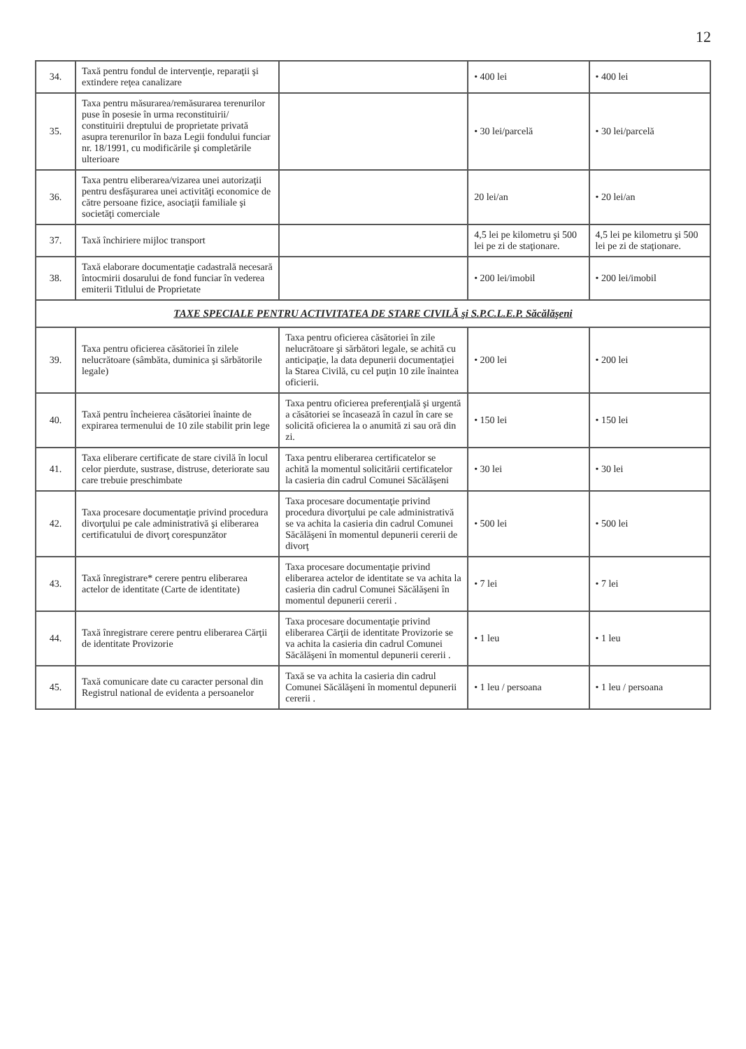12
| 34. | Taxă pentru fondul de intervenţie, reparaţii şi extindere reţea canalizare | | • 400 lei | • 400 lei |
| 35. | Taxa pentru măsurarea/remăsurarea terenurilor puse în posesie în urma reconstituirii/ constituirii dreptului de proprietate privată asupra terenurilor în baza Legii fondului funciar nr. 18/1991, cu modificările şi completările ulterioare | | • 30 lei/parcelă | • 30 lei/parcelă |
| 36. | Taxa pentru eliberarea/vizarea unei autorizaţii pentru desfăşurarea unei activităţi economice de către persoane fizice, asociaţii familiale şi societăţi comerciale | | 20 lei/an | • 20 lei/an |
| 37. | Taxă închiriere mijloc transport | | 4,5 lei pe kilometru şi 500 lei pe zi de staţionare. | 4,5 lei pe kilometru şi 500 lei pe zi de staţionare. |
| 38. | Taxă elaborare documentaţie cadastrală necesară întocmirii dosarului de fond funciar în vederea emiterii Titlului de Proprietate | | • 200 lei/imobil | • 200 lei/imobil |
| TAXE SPECIALE PENTRU ACTIVITATEA DE STARE CIVILĂ şi S.P.C.L.E.P. Săcălăşeni | | | | |
| 39. | Taxa pentru oficierea căsătoriei în zilele nelucrătoare (sâmbăta, duminica şi sărbătorile legale) | Taxa pentru oficierea căsătoriei în zile nelucrătoare şi sărbători legale, se achită cu anticipaţie, la data depunerii documentaţiei la Starea Civilă, cu cel puţin 10 zile înaintea oficierii. | • 200 lei | • 200 lei |
| 40. | Taxă pentru încheierea căsătoriei înainte de expirarea termenului de 10 zile stabilit prin lege | Taxa pentru oficierea preferenţială şi urgentă a căsătoriei se încasează în cazul în care se solicită oficierea la o anumită zi sau oră din zi. | • 150 lei | • 150 lei |
| 41. | Taxa eliberare certificate de stare civilă în locul celor pierdute, sustrase, distruse, deteriorate sau care trebuie preschimbate | Taxa pentru eliberarea certificatelor se achită la momentul solicitării certificatelor la casieria din cadrul Comunei Săcălăşeni | • 30 lei | • 30 lei |
| 42. | Taxa procesare documentaţie privind procedura divorţului pe cale administrativă şi eliberarea certificatului de divorţ corespunzător | Taxa procesare documentaţie privind procedura divorţului pe cale administrativă se va achita la casieria din cadrul Comunei Săcălăşeni în momentul depunerii cererii de divorţ | • 500 lei | • 500 lei |
| 43. | Taxă înregistrare* cerere pentru eliberarea actelor de identitate (Carte de identitate) | Taxa procesare documentaţie privind eliberarea actelor de identitate se va achita la casieria din cadrul Comunei Săcălăşeni în momentul depunerii cererii . | • 7 lei | • 7 lei |
| 44. | Taxă înregistrare cerere pentru eliberarea Cărţii de identitate Provizorie | Taxa procesare documentaţie privind eliberarea Cărţii de identitate Provizorie se va achita la casieria din cadrul Comunei Săcălăşeni în momentul depunerii cererii . | • 1 leu | • 1 leu |
| 45. | Taxă comunicare date cu caracter personal din Registrul national de evidenta a persoanelor | Taxă se va achita la casieria din cadrul Comunei Săcălăşeni în momentul depunerii cererii . | • 1 leu / persoana | • 1 leu / persoana |